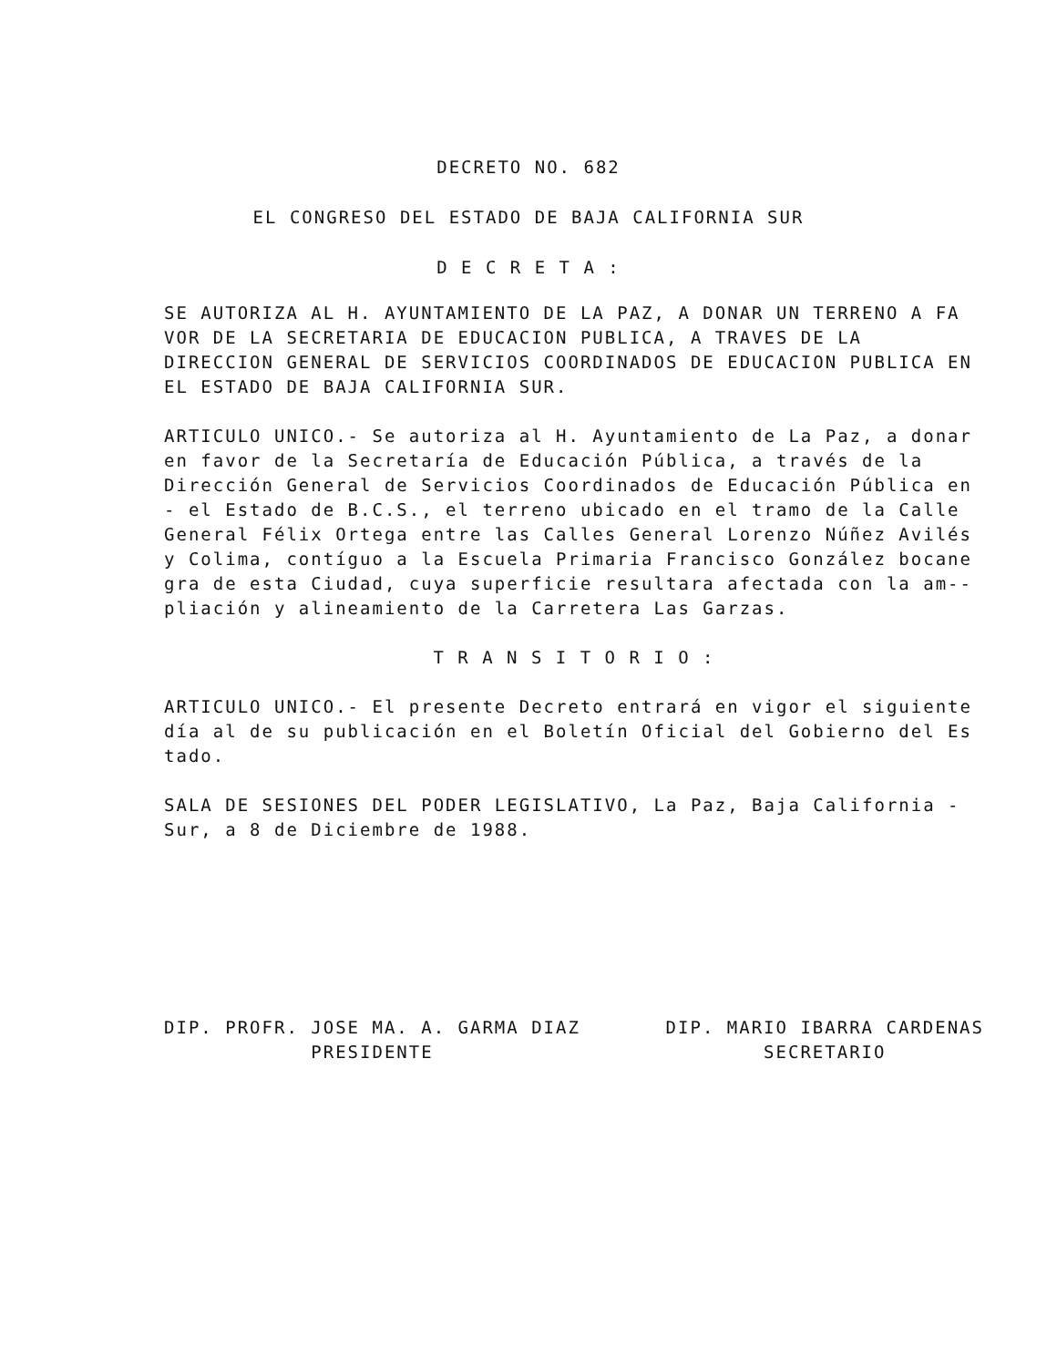DECRETO NO. 682
EL CONGRESO DEL ESTADO DE BAJA CALIFORNIA SUR
D E C R E T A :
SE AUTORIZA AL H. AYUNTAMIENTO DE LA PAZ, A DONAR UN TERRENO A FA VOR DE LA SECRETARIA DE EDUCACION PUBLICA, A TRAVES DE LA DIRECCION GENERAL DE SERVICIOS COORDINADOS DE EDUCACION PUBLICA EN EL ESTADO DE BAJA CALIFORNIA SUR.
ARTICULO UNICO.- Se autoriza al H. Ayuntamiento de La Paz, a donar en favor de la Secretaría de Educación Pública, a través de la Dirección General de Servicios Coordinados de Educación Pública en - el Estado de B.C.S., el terreno ubicado en el tramo de la Calle General Félix Ortega entre las Calles General Lorenzo Núñez Avilés y Colima, contíguo a la Escuela Primaria Francisco González bocane gra de esta Ciudad, cuya superficie resultara afectada con la am-- pliación y alineamiento de la Carretera Las Garzas.
T R A N S I T O R I O :
ARTICULO UNICO.- El presente Decreto entrará en vigor el siguiente día al de su publicación en el Boletín Oficial del Gobierno del Es tado.
SALA DE SESIONES DEL PODER LEGISLATIVO, La Paz, Baja California - Sur, a 8 de Diciembre de 1988.
DIP. PROFR. JOSE MA. A. GARMA DIAZ
PRESIDENTE
DIP. MARIO IBARRA CARDENAS
SECRETARIO